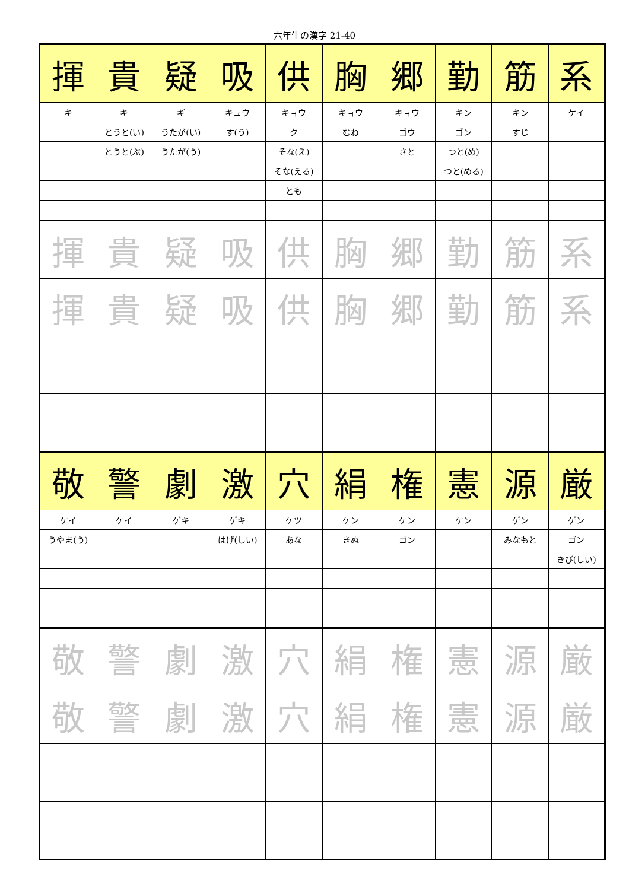六年生の漢字 21-40
| 揮 | 貴 | 疑 | 吸 | 供 | 胸 | 郷 | 勤 | 筋 | 系 |
| キ | キ | ギ | キュウ | キョウ | キョウ | キョウ | キン | キン | ケイ |
| | とうと(い) | うたが(い) | す(う) | ク | むね | ゴウ | ゴン | すじ | |
| | とうと(ぶ) | うたが(う) | | そな(え) | | さと | つと(め) | | |
| | | | | そな(える) | | | つと(める) | | |
| | | | | とも | | | | | |
| 揮 | 貴 | 疑 | 吸 | 供 | 胸 | 郷 | 勤 | 筋 | 系 |
| 揮 | 貴 | 疑 | 吸 | 供 | 胸 | 郷 | 勤 | 筋 | 系 |
| 敬 | 警 | 劇 | 激 | 穴 | 絹 | 権 | 憲 | 源 | 厳 |
| ケイ | ケイ | ゲキ | ゲキ | ケツ | ケン | ケン | ケン | ゲン | ゲン |
| うやま(う) | | | はげ(しい) | あな | きぬ | ゴン | | みなもと | ゴン |
| | | | | | | | | | きび(しい) |
| 敬 | 警 | 劇 | 激 | 穴 | 絹 | 権 | 憲 | 源 | 厳 |
| 敬 | 警 | 劇 | 激 | 穴 | 絹 | 権 | 憲 | 源 | 厳 |